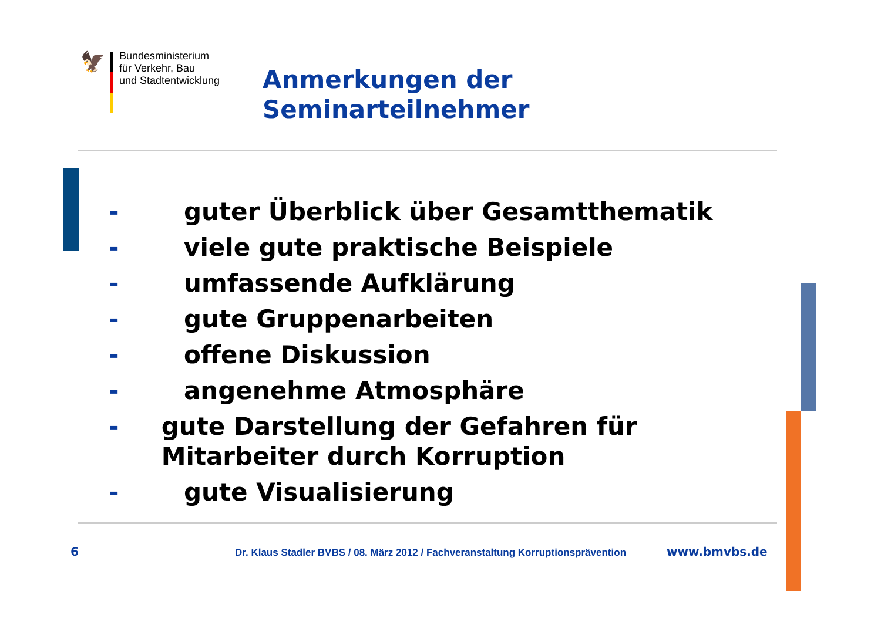🦅
Bundesministerium
für Verkehr, Bau
und Stadtentwicklung
Anmerkungen der
Seminarteilnehmer
- guter Überblick über Gesamtthematik
- viele gute praktische Beispiele
- umfassende Aufklärung
- gute Gruppenarbeiten
- offene Diskussion
- angenehme Atmosphäre
- gute Darstellung der Gefahren für Mitarbeiter durch Korruption
- gute Visualisierung
6 Dr. Klaus Stadler BVBS / 08. März 2012 / Fachveranstaltung Korruptionsprävention www.bmvbs.de